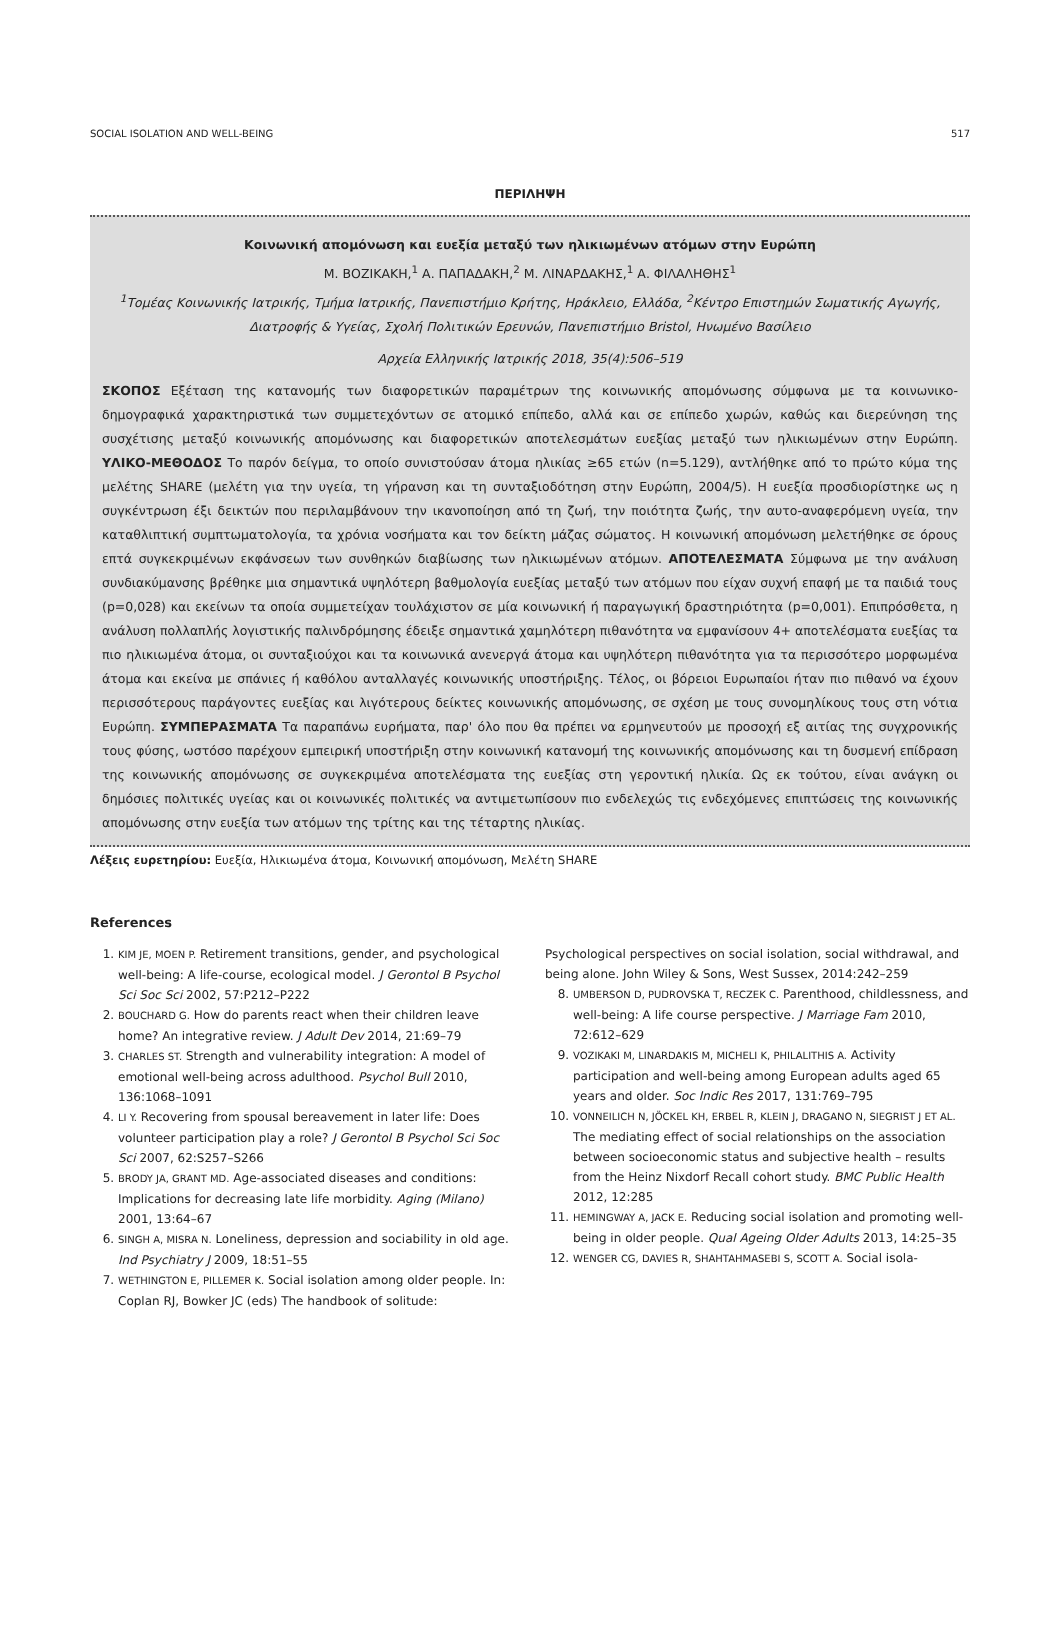SOCIAL ISOLATION AND WELL-BEING 517
ΠΕΡΙΛΗΨΗ
Κοινωνική απομόνωση και ευεξία μεταξύ των ηλικιωμένων ατόμων στην Ευρώπη
Μ. ΒΟΖΙΚΑΚΗ,<sup>1</sup> Α. ΠΑΠΑΔΑΚΗ,<sup>2</sup> Μ. ΛΙΝΑΡΔΑΚΗΣ,<sup>1</sup> Α. ΦΙΛΑΛΗΘΗΣ<sup>1</sup>
<sup>1</sup> Τομέας Κοινωνικής Ιατρικής, Τμήμα Ιατρικής, Πανεπιστήμιο Κρήτης, Ηράκλειο, Ελλάδα, <sup>2</sup>Κέντρο Επιστημών Σωματικής Αγωγής, Διατροφής & Υγείας, Σχολή Πολιτικών Ερευνών, Πανεπιστήμιο Bristol, Ηνωμένο Βασίλειο
Αρχεία Ελληνικής Ιατρικής 2018, 35(4):506–519
ΣΚΟΠΟΣ Εξέταση της κατανομής των διαφορετικών παραμέτρων της κοινωνικής απομόνωσης σύμφωνα με τα κοινωνικο-δημογραφικά χαρακτηριστικά των συμμετεχόντων σε ατομικό επίπεδο, αλλά και σε επίπεδο χωρών, καθώς και διερεύνηση της συσχέτισης μεταξύ κοινωνικής απομόνωσης και διαφορετικών αποτελεσμάτων ευεξίας μεταξύ των ηλικιωμένων στην Ευρώπη. ΥΛΙΚΟ-ΜΕΘΟΔΟΣ Το παρόν δείγμα, το οποίο συνιστούσαν άτομα ηλικίας ≥65 ετών (n=5.129), αντλήθηκε από το πρώτο κύμα της μελέτης SHARE (μελέτη για την υγεία, τη γήρανση και τη συνταξιοδότηση στην Ευρώπη, 2004/5). Η ευεξία προσδιορίστηκε ως η συγκέντρωση έξι δεικτών που περιλαμβάνουν την ικανοποίηση από τη ζωή, την ποιότητα ζωής, την αυτο-αναφερόμενη υγεία, την καταθλιπτική συμπτωματολογία, τα χρόνια νοσήματα και τον δείκτη μάζας σώματος. Η κοινωνική απομόνωση μελετήθηκε σε όρους επτά συγκεκριμένων εκφάνσεων των συνθηκών διαβίωσης των ηλικιωμένων ατόμων. ΑΠΟΤΕΛΕΣΜΑΤΑ Σύμφωνα με την ανάλυση συνδιακύμανσης βρέθηκε μια σημαντικά υψηλότερη βαθμολογία ευεξίας μεταξύ των ατόμων που είχαν συχνή επαφή με τα παιδιά τους (p=0,028) και εκείνων τα οποία συμμετείχαν τουλάχιστον σε μία κοινωνική ή παραγωγική δραστηριότητα (p=0,001). Επιπρόσθετα, η ανάλυση πολλαπλής λογιστικής παλινδρόμησης έδειξε σημαντικά χαμηλότερη πιθανότητα να εμφανίσουν 4+ αποτελέσματα ευεξίας τα πιο ηλικιωμένα άτομα, οι συνταξιούχοι και τα κοινωνικά ανενεργά άτομα και υψηλότερη πιθανότητα για τα περισσότερο μορφωμένα άτομα και εκείνα με σπάνιες ή καθόλου ανταλλαγές κοινωνικής υποστήριξης. Τέλος, οι βόρειοι Ευρωπαίοι ήταν πιο πιθανό να έχουν περισσότερους παράγοντες ευεξίας και λιγότερους δείκτες κοινωνικής απομόνωσης, σε σχέση με τους συνομηλίκους τους στη νότια Ευρώπη. ΣΥΜΠΕΡΑΣΜΑΤΑ Τα παραπάνω ευρήματα, παρ' όλο που θα πρέπει να ερμηνευτούν με προσοχή εξ αιτίας της συγχρονικής τους φύσης, ωστόσο παρέχουν εμπειρική υποστήριξη στην κοινωνική κατανομή της κοινωνικής απομόνωσης και τη δυσμενή επίδραση της κοινωνικής απομόνωσης σε συγκεκριμένα αποτελέσματα της ευεξίας στη γεροντική ηλικία. Ως εκ τούτου, είναι ανάγκη οι δημόσιες πολιτικές υγείας και οι κοινωνικές πολιτικές να αντιμετωπίσουν πιο ενδελεχώς τις ενδεχόμενες επιπτώσεις της κοινωνικής απομόνωσης στην ευεξία των ατόμων της τρίτης και της τέταρτης ηλικίας.
Λέξεις ευρετηρίου: Ευεξία, Ηλικιωμένα άτομα, Κοινωνική απομόνωση, Μελέτη SHARE
References
1. KIM JE, MOEN P. Retirement transitions, gender, and psychological well-being: A life-course, ecological model. J Gerontol B Psychol Sci Soc Sci 2002, 57:P212–P222
2. BOUCHARD G. How do parents react when their children leave home? An integrative review. J Adult Dev 2014, 21:69–79
3. CHARLES ST. Strength and vulnerability integration: A model of emotional well-being across adulthood. Psychol Bull 2010, 136:1068–1091
4. LI Y. Recovering from spousal bereavement in later life: Does volunteer participation play a role? J Gerontol B Psychol Sci Soc Sci 2007, 62:S257–S266
5. BRODY JA, GRANT MD. Age-associated diseases and conditions: Implications for decreasing late life morbidity. Aging (Milano) 2001, 13:64–67
6. SINGH A, MISRA N. Loneliness, depression and sociability in old age. Ind Psychiatry J 2009, 18:51–55
7. WETHINGTON E, PILLEMER K. Social isolation among older people. In: Coplan RJ, Bowker JC (eds) The handbook of solitude:
Psychological perspectives on social isolation, social withdrawal, and being alone. John Wiley & Sons, West Sussex, 2014:242–259
8. UMBERSON D, PUDROVSKA T, RECZEK C. Parenthood, childlessness, and well-being: A life course perspective. J Marriage Fam 2010, 72:612–629
9. VOZIKAKI M, LINARDAKIS M, MICHELI K, PHILALITHIS A. Activity participation and well-being among European adults aged 65 years and older. Soc Indic Res 2017, 131:769–795
10. VONNEILICH N, JÖCKEL KH, ERBEL R, KLEIN J, DRAGANO N, SIEGRIST J ET AL. The mediating effect of social relationships on the association between socioeconomic status and subjective health – results from the Heinz Nixdorf Recall cohort study. BMC Public Health 2012, 12:285
11. HEMINGWAY A, JACK E. Reducing social isolation and promoting well-being in older people. Qual Ageing Older Adults 2013, 14:25–35
12. WENGER CG, DAVIES R, SHAHTAHMASEBI S, SCOTT A. Social isola-